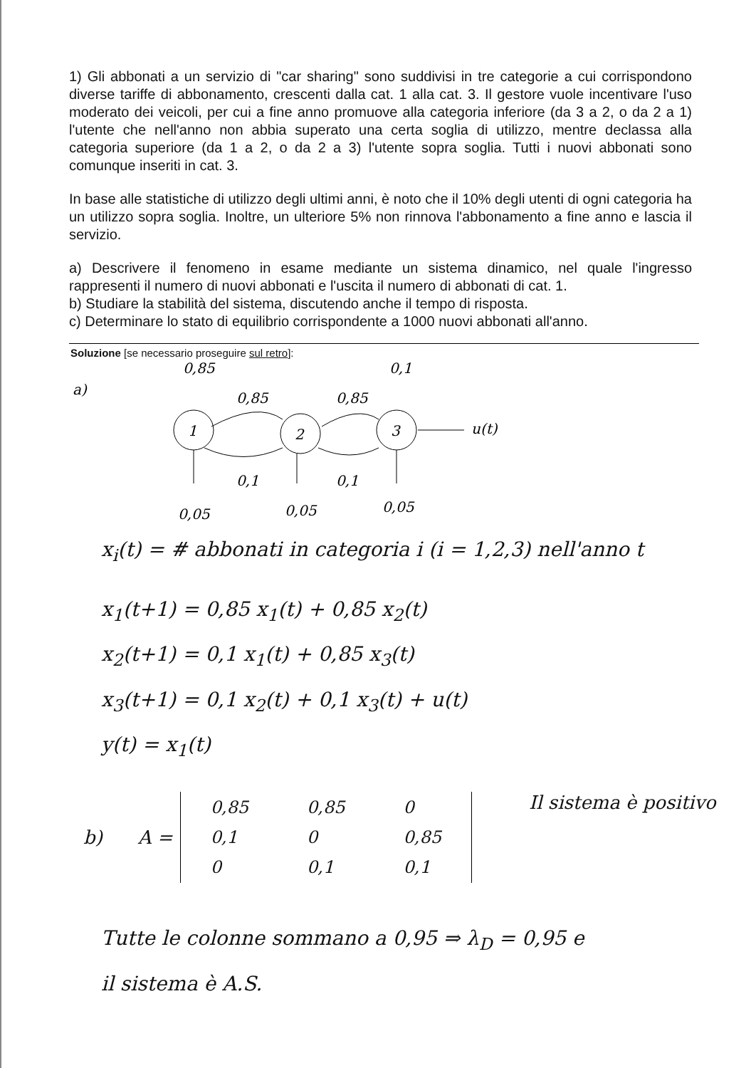1) Gli abbonati a un servizio di "car sharing" sono suddivisi in tre categorie a cui corrispondono diverse tariffe di abbonamento, crescenti dalla cat. 1 alla cat. 3. Il gestore vuole incentivare l'uso moderato dei veicoli, per cui a fine anno promuove alla categoria inferiore (da 3 a 2, o da 2 a 1) l'utente che nell'anno non abbia superato una certa soglia di utilizzo, mentre declassa alla categoria superiore (da 1 a 2, o da 2 a 3) l'utente sopra soglia. Tutti i nuovi abbonati sono comunque inseriti in cat. 3.
In base alle statistiche di utilizzo degli ultimi anni, è noto che il 10% degli utenti di ogni categoria ha un utilizzo sopra soglia. Inoltre, un ulteriore 5% non rinnova l'abbonamento a fine anno e lascia il servizio.
a) Descrivere il fenomeno in esame mediante un sistema dinamico, nel quale l'ingresso rappresenti il numero di nuovi abbonati e l'uscita il numero di abbonati di cat. 1.
b) Studiare la stabilità del sistema, discutendo anche il tempo di risposta.
c) Determinare lo stato di equilibrio corrispondente a 1000 nuovi abbonati all'anno.
Soluzione [se necessario proseguire sul retro]:
a)
1
2
3
0,85
0,1
0,85
0,85
u(t)
0,1
0,1
0,05
0,05
0,05
x<sub>i</sub>(t) = # abbonati in categoria i (i = 1,2,3) nell'anno t
x<sub>1</sub>(t+1) = 0,85 x<sub>1</sub>(t) + 0,85 x<sub>2</sub>(t)
x<sub>2</sub>(t+1) = 0,1 x<sub>1</sub>(t) + 0,85 x<sub>3</sub>(t)
x<sub>3</sub>(t+1) = 0,1 x<sub>2</sub>(t) + 0,1 x<sub>3</sub>(t) + u(t)
y(t) = x<sub>1</sub>(t)
b) A =
| 0,85 | 0,85 | 0 |
| 0,1 | 0 | 0,85 |
| 0 | 0,1 | 0,1 |
Il sistema è positivo
Tutte le colonne sommano a 0,95 ⇒ λ<sub>D</sub> = 0,95 e
il sistema è A.S.